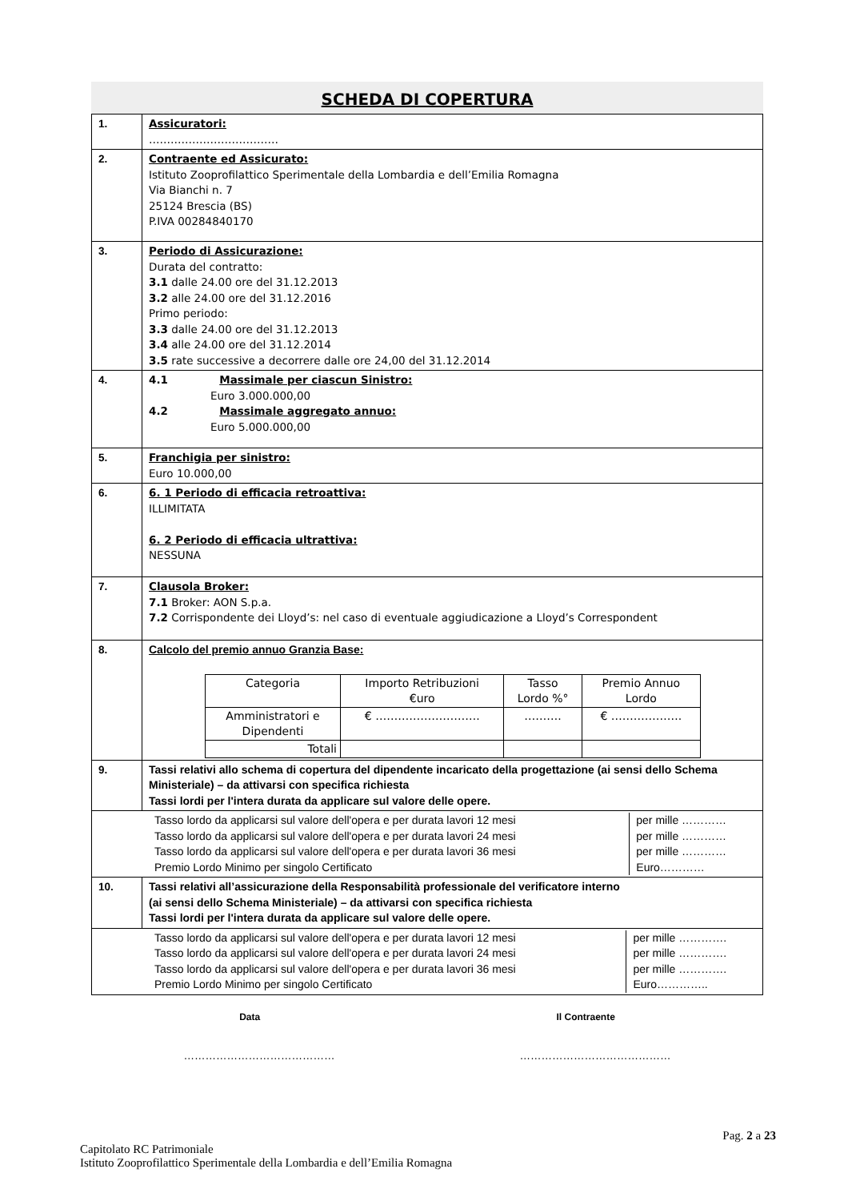SCHEDA DI COPERTURA
| 1. | Assicuratori: ……………………………… |
| 2. | Contraente ed Assicurato: Istituto Zooprofilattico Sperimentale della Lombardia e dell’Emilia Romagna Via Bianchi n. 7 25124 Brescia (BS) P.IVA 00284840170 |
| 3. | Periodo di Assicurazione: Durata del contratto: 3.1 dalle 24.00 ore del 31.12.2013 3.2 alle 24.00 ore del 31.12.2016 Primo periodo: 3.3 dalle 24.00 ore del 31.12.2013 3.4 alle 24.00 ore del 31.12.2014 3.5 rate successive a decorrere dalle ore 24,00 del 31.12.2014 |
| 4. | 4.1 Massimale per ciascun Sinistro: Euro 3.000.000,00 4.2 Massimale aggregato annuo: Euro 5.000.000,00 |
| 5. | Franchigia per sinistro: Euro 10.000,00 |
| 6. | 6. 1 Periodo di efficacia retroattiva: ILLIMITATA 6. 2 Periodo di efficacia ultrattiva: NESSUNA |
| 7. | Clausola Broker: 7.1 Broker: AON S.p.a. 7.2 Corrispondente dei Lloyd’s: nel caso di eventuale aggiudicazione a Lloyd’s Correspondent |
| 8. | Calcolo del premio annuo Granzia Base: / Categoria / Importo Retribuzioni €uro / Tasso Lordo %° / Premio Annuo Lordo / / Amministratori e Dipendenti / € ………………………. / ………. / € ………………. / / Totali / / / / |
| 9. | Tassi relativi allo schema di copertura del dipendente incaricato della progettazione (ai sensi dello Schema Ministeriale) – da attivarsi con specifica richiesta Tassi lordi per l'intera durata da applicare sul valore delle opere. |
| / Tasso lordo da applicarsi sul valore dell'opera e per durata lavori 12 mesi / per mille ………… / / Tasso lordo da applicarsi sul valore dell'opera e per durata lavori 24 mesi / per mille ………… / / Tasso lordo da applicarsi sul valore dell'opera e per durata lavori 36 mesi / per mille ………… / / Premio Lordo Minimo per singolo Certificato / Euro………… / | |
| 10. | Tassi relativi all’assicurazione della Responsabilità professionale del verificatore interno (ai sensi dello Schema Ministeriale) – da attivarsi con specifica richiesta Tassi lordi per l'intera durata da applicare sul valore delle opere. |
| / Tasso lordo da applicarsi sul valore dell'opera e per durata lavori 12 mesi / per mille …………. / / Tasso lordo da applicarsi sul valore dell'opera e per durata lavori 24 mesi / per mille …………. / / Tasso lordo da applicarsi sul valore dell'opera e per durata lavori 36 mesi / per mille …………. / / Premio Lordo Minimo per singolo Certificato / Euro………….. / | |
Data Il Contraente
…………………………………… ……………………………………
Pag. 2 a 23
Capitolato RC Patrimoniale
Istituto Zooprofilattico Sperimentale della Lombardia e dell’Emilia Romagna